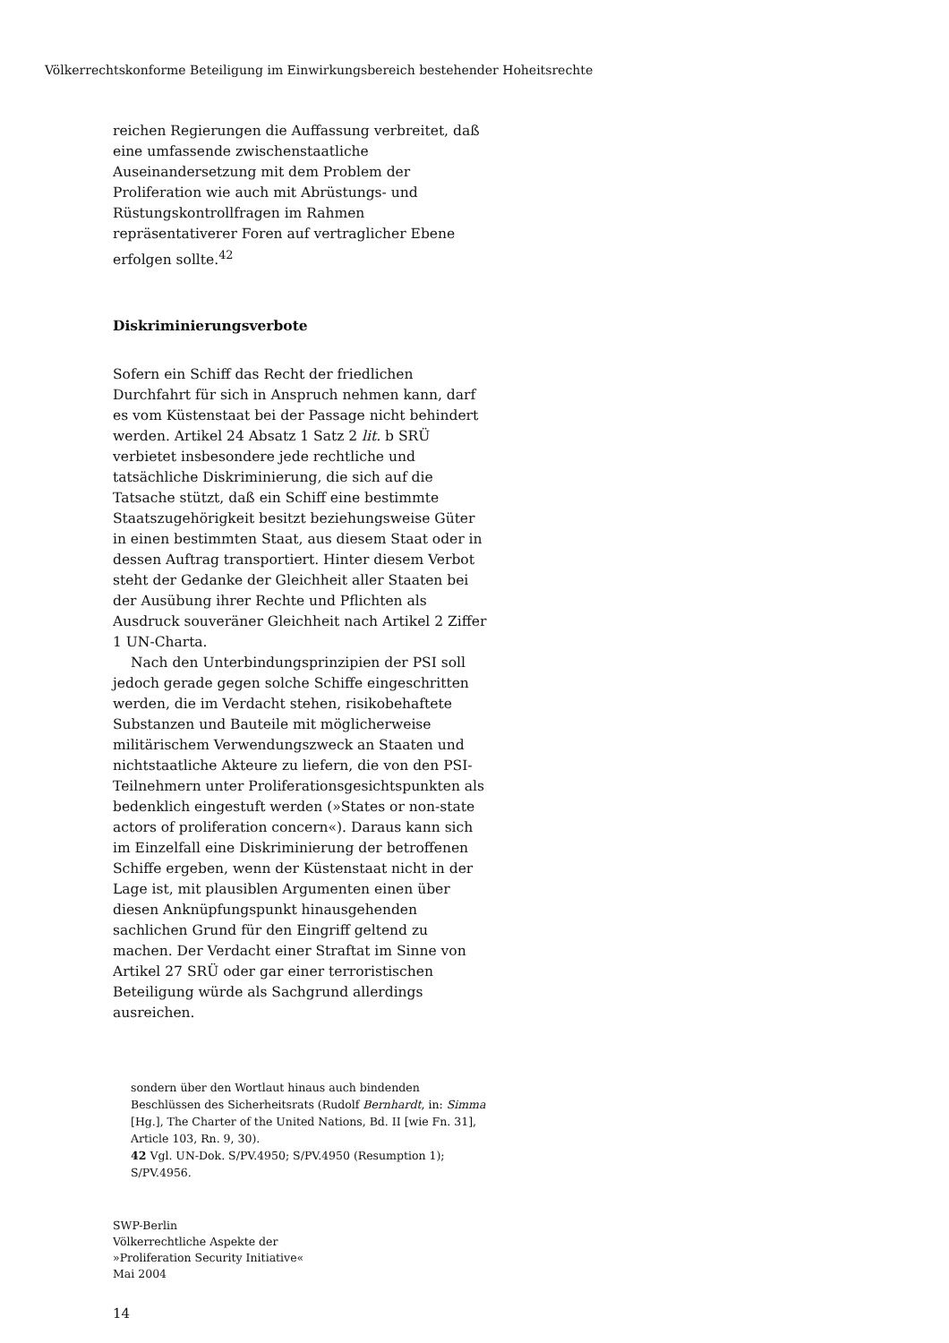Völkerrechtskonforme Beteiligung im Einwirkungsbereich bestehender Hoheitsrechte
reichen Regierungen die Auffassung verbreitet, daß eine umfassende zwischenstaatliche Auseinandersetzung mit dem Problem der Proliferation wie auch mit Abrüstungs- und Rüstungskontrollfragen im Rahmen repräsentativerer Foren auf vertraglicher Ebene erfolgen sollte.<sup>42</sup>
Diskriminierungsverbote
Sofern ein Schiff das Recht der friedlichen Durchfahrt für sich in Anspruch nehmen kann, darf es vom Küstenstaat bei der Passage nicht behindert werden. Artikel 24 Absatz 1 Satz 2 lit. b SRÜ verbietet insbesondere jede rechtliche und tatsächliche Diskriminierung, die sich auf die Tatsache stützt, daß ein Schiff eine bestimmte Staatszugehörigkeit besitzt beziehungsweise Güter in einen bestimmten Staat, aus diesem Staat oder in dessen Auftrag transportiert. Hinter diesem Verbot steht der Gedanke der Gleichheit aller Staaten bei der Ausübung ihrer Rechte und Pflichten als Ausdruck souveräner Gleichheit nach Artikel 2 Ziffer 1 UN-Charta.
Nach den Unterbindungsprinzipien der PSI soll jedoch gerade gegen solche Schiffe eingeschritten werden, die im Verdacht stehen, risikobehaftete Substanzen und Bauteile mit möglicherweise militärischem Verwendungszweck an Staaten und nichtstaatliche Akteure zu liefern, die von den PSI-Teilnehmern unter Proliferationsgesichtspunkten als bedenklich eingestuft werden (»States or non-state actors of proliferation concern«). Daraus kann sich im Einzelfall eine Diskriminierung der betroffenen Schiffe ergeben, wenn der Küstenstaat nicht in der Lage ist, mit plausiblen Argumenten einen über diesen Anknüpfungspunkt hinausgehenden sachlichen Grund für den Eingriff geltend zu machen. Der Verdacht einer Straftat im Sinne von Artikel 27 SRÜ oder gar einer terroristischen Beteiligung würde als Sachgrund allerdings ausreichen.
sondern über den Wortlaut hinaus auch bindenden Beschlüssen des Sicherheitsrats (Rudolf Bernhardt, in: Simma [Hg.], The Charter of the United Nations, Bd. II [wie Fn. 31], Article 103, Rn. 9, 30).
42 Vgl. UN-Dok. S/PV.4950; S/PV.4950 (Resumption 1); S/PV.4956.
SWP-Berlin
Völkerrechtliche Aspekte der
»Proliferation Security Initiative«
Mai 2004
14